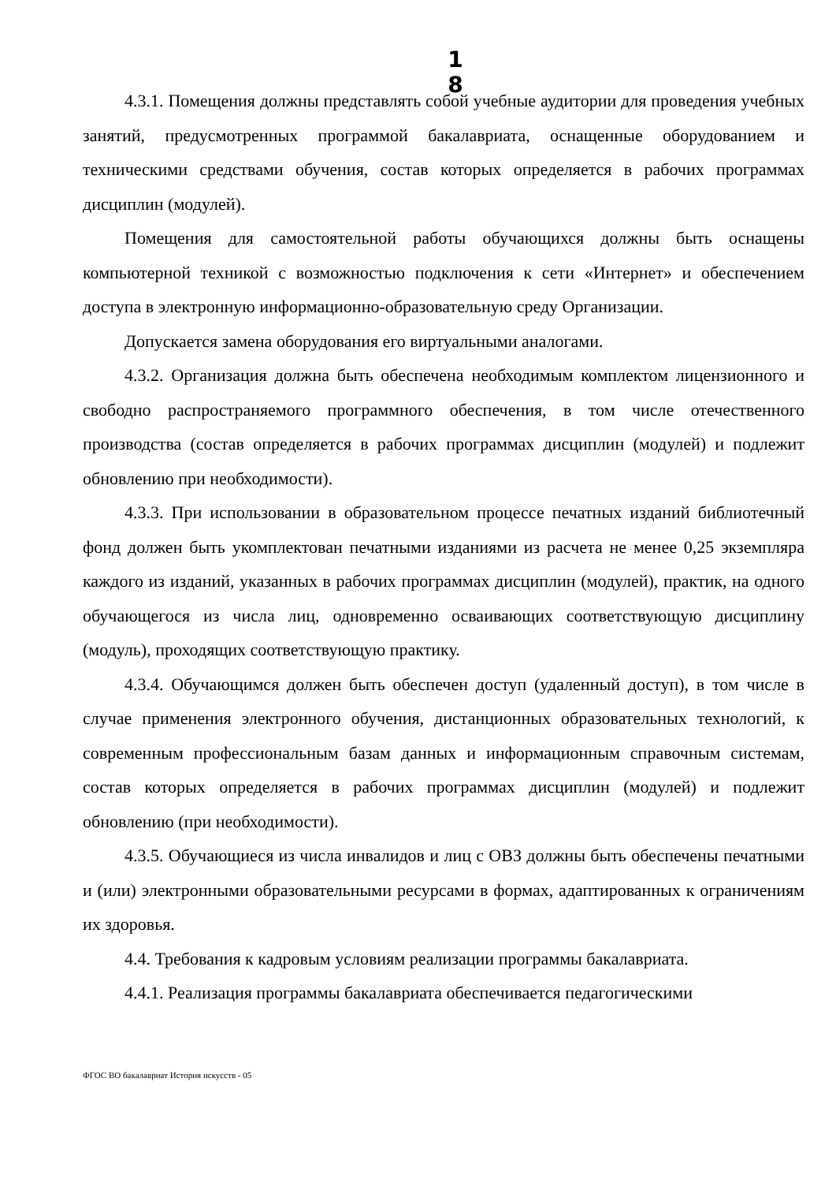1 8
4.3.1. Помещения должны представлять собой учебные аудитории для проведения учебных занятий, предусмотренных программой бакалавриата, оснащенные оборудованием и техническими средствами обучения, состав которых определяется в рабочих программах дисциплин (модулей).
Помещения для самостоятельной работы обучающихся должны быть оснащены компьютерной техникой с возможностью подключения к сети «Интернет» и обеспечением доступа в электронную информационно-образовательную среду Организации.
Допускается замена оборудования его виртуальными аналогами.
4.3.2. Организация должна быть обеспечена необходимым комплектом лицензионного и свободно распространяемого программного обеспечения, в том числе отечественного производства (состав определяется в рабочих программах дисциплин (модулей) и подлежит обновлению при необходимости).
4.3.3. При использовании в образовательном процессе печатных изданий библиотечный фонд должен быть укомплектован печатными изданиями из расчета не менее 0,25 экземпляра каждого из изданий, указанных в рабочих программах дисциплин (модулей), практик, на одного обучающегося из числа лиц, одновременно осваивающих соответствующую дисциплину (модуль), проходящих соответствующую практику.
4.3.4. Обучающимся должен быть обеспечен доступ (удаленный доступ), в том числе в случае применения электронного обучения, дистанционных образовательных технологий, к современным профессиональным базам данных и информационным справочным системам, состав которых определяется в рабочих программах дисциплин (модулей) и подлежит обновлению (при необходимости).
4.3.5. Обучающиеся из числа инвалидов и лиц с ОВЗ должны быть обеспечены печатными и (или) электронными образовательными ресурсами в формах, адаптированных к ограничениям их здоровья.
4.4. Требования к кадровым условиям реализации программы бакалавриата.
4.4.1. Реализация программы бакалавриата обеспечивается педагогическими
ФГОС ВО бакалавриат История искусств - 05